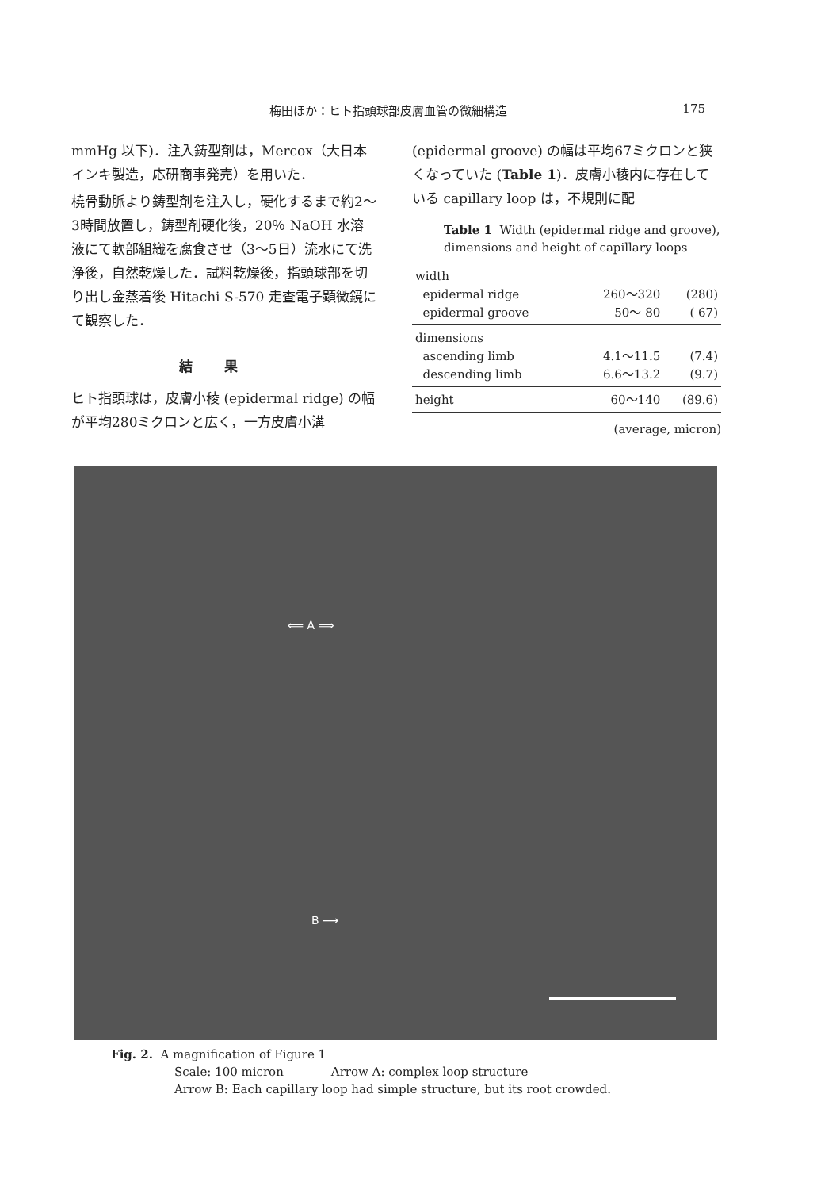梅田ほか：ヒト指頭球部皮膚血管の微細構造 175
mmHg 以下)．注入鋳型剤は，Mercox（大日本インキ製造，応研商事発売）を用いた．
橈骨動脈より鋳型剤を注入し，硬化するまで約2～3時間放置し，鋳型剤硬化後，20％ NaOH 水溶液にて軟部組織を腐食させ（3～5日）流水にて洗浄後，自然乾燥した．試料乾燥後，指頭球部を切り出し金蒸着後 Hitachi S-570 走査電子顕微鏡にて観察した．
結果
ヒト指頭球は，皮膚小稜 (epidermal ridge) の幅が平均280ミクロンと広く，一方皮膚小溝
(epidermal groove) の幅は平均67ミクロンと狭くなっていた (Table 1)．皮膚小稜内に存在している capillary loop は，不規則に配
Table 1 Width (epidermal ridge and groove), dimensions and height of capillary loops
| width | | |
| epidermal ridge | 260～320 | (280) |
| epidermal groove | 50～ 80 | ( 67) |
| dimensions | | |
| ascending limb | 4.1～11.5 | (7.4) |
| descending limb | 6.6～13.2 | (9.7) |
| height | 60～140 | (89.6) |
(average, micron)
⟸ A ⟹
B ⟶
Fig. 2. A magnification of Figure 1
Scale: 100 micron Arrow A: complex loop structure
Arrow B: Each capillary loop had simple structure, but its root crowded.